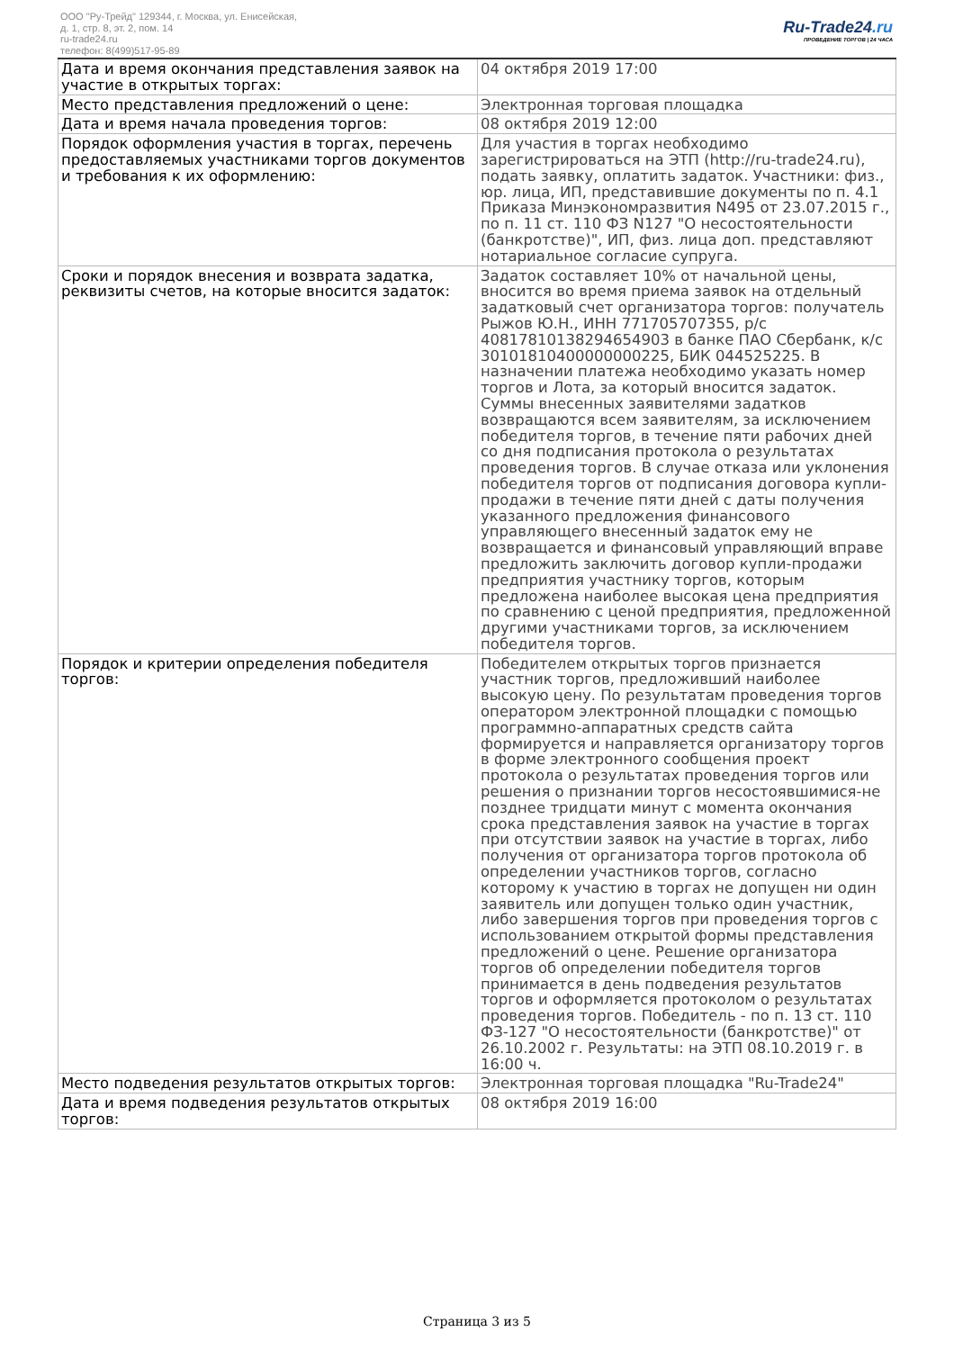ООО "Ру-Трейд" 129344, г. Москва, ул. Енисейская,
д. 1, стр. 8, эт. 2, пом. 14
ru-trade24.ru
телефон: 8(499)517-95-89
Ru-Trade24.ru
ПРОВЕДЕНИЕ ТОРГОВ | 24 ЧАСА
| Дата и время окончания представления заявок на участие в открытых торгах: | 04 октября 2019 17:00 |
| Место представления предложений о цене: | Электронная торговая площадка |
| Дата и время начала проведения торгов: | 08 октября 2019 12:00 |
| Порядок оформления участия в торгах, перечень предоставляемых участниками торгов документов и требования к их оформлению: | Для участия в торгах необходимо зарегистрироваться на ЭТП (http://ru-trade24.ru), подать заявку, оплатить задаток. Участники: физ., юр. лица, ИП, представившие документы по п. 4.1 Приказа Минэкономразвития N495 от 23.07.2015 г., по п. 11 ст. 110 ФЗ N127 "О несостоятельности (банкротстве)", ИП, физ. лица доп. представляют нотариальное согласие супруга. |
| Сроки и порядок внесения и возврата задатка, реквизиты счетов, на которые вносится задаток: | Задаток составляет 10% от начальной цены, вносится во время приема заявок на отдельный задатковый счет организатора торгов: получатель Рыжов Ю.Н., ИНН 771705707355, р/с 40817810138294654903 в банке ПАО Сбербанк, к/с 30101810400000000225, БИК 044525225. В назначении платежа необходимо указать номер торгов и Лота, за который вносится задаток. Суммы внесенных заявителями задатков возвращаются всем заявителям, за исключением победителя торгов, в течение пяти рабочих дней со дня подписания протокола о результатах проведения торгов. В случае отказа или уклонения победителя торгов от подписания договора купли-продажи в течение пяти дней с даты получения указанного предложения финансового управляющего внесенный задаток ему не возвращается и финансовый управляющий вправе предложить заключить договор купли-продажи предприятия участнику торгов, которым предложена наиболее высокая цена предприятия по сравнению с ценой предприятия, предложенной другими участниками торгов, за исключением победителя торгов. |
| Порядок и критерии определения победителя торгов: | Победителем открытых торгов признается участник торгов, предложивший наиболее высокую цену. По результатам проведения торгов оператором электронной площадки с помощью программно-аппаратных средств сайта формируется и направляется организатору торгов в форме электронного сообщения проект протокола о результатах проведения торгов или решения о признании торгов несостоявшимися-не позднее тридцати минут с момента окончания срока представления заявок на участие в торгах при отсутствии заявок на участие в торгах, либо получения от организатора торгов протокола об определении участников торгов, согласно которому к участию в торгах не допущен ни один заявитель или допущен только один участник, либо завершения торгов при проведения торгов с использованием открытой формы представления предложений о цене. Решение организатора торгов об определении победителя торгов принимается в день подведения результатов торгов и оформляется протоколом о результатах проведения торгов. Победитель - по п. 13 ст. 110 ФЗ-127 "О несостоятельности (банкротстве)" от 26.10.2002 г. Результаты: на ЭТП 08.10.2019 г. в 16:00 ч. |
| Место подведения результатов открытых торгов: | Электронная торговая площадка "Ru-Trade24" |
| Дата и время подведения результатов открытых торгов: | 08 октября 2019 16:00 |
Страница 3 из 5